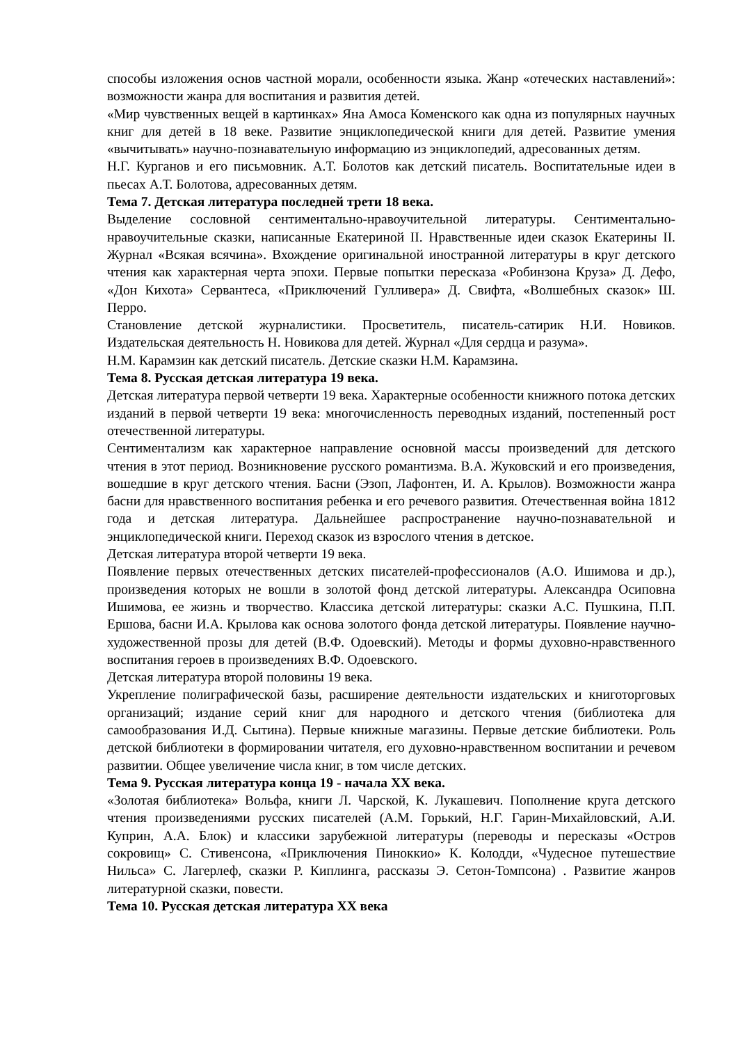способы изложения основ частной морали, особенности языка. Жанр «отеческих наставлений»: возможности жанра для воспитания и развития детей.
«Мир чувственных вещей в картинках» Яна Амоса Коменского как одна из популярных научных книг для детей в 18 веке. Развитие энциклопедической книги для детей. Развитие умения «вычитывать» научно-познавательную информацию из энциклопедий, адресованных детям.
Н.Г. Курганов и его письмовник. А.Т. Болотов как детский писатель. Воспитательные идеи в пьесах А.Т. Болотова, адресованных детям.
Тема 7. Детская литература последней трети 18 века.
Выделение сословной сентиментально-нравоучительной литературы. Сентиментально-нравоучительные сказки, написанные Екатериной II. Нравственные идеи сказок Екатерины II. Журнал «Всякая всячина». Вхождение оригинальной иностранной литературы в круг детского чтения как характерная черта эпохи. Первые попытки пересказа «Робинзона Круза» Д. Дефо, «Дон Кихота» Сервантеса, «Приключений Гулливера» Д. Свифта, «Волшебных сказок» Ш. Перро.
Становление детской журналистики. Просветитель, писатель-сатирик Н.И. Новиков. Издательская деятельность Н. Новикова для детей. Журнал «Для сердца и разума».
Н.М. Карамзин как детский писатель. Детские сказки Н.М. Карамзина.
Тема 8. Русская детская литература 19 века.
Детская литература первой четверти 19 века. Характерные особенности книжного потока детских изданий в первой четверти 19 века: многочисленность переводных изданий, постепенный рост отечественной литературы.
Сентиментализм как характерное направление основной массы произведений для детского чтения в этот период. Возникновение русского романтизма. В.А. Жуковский и его произведения, вошедшие в круг детского чтения. Басни (Эзоп, Лафонтен, И. А. Крылов). Возможности жанра басни для нравственного воспитания ребенка и его речевого развития. Отечественная война 1812 года и детская литература. Дальнейшее распространение научно-познавательной и энциклопедической книги. Переход сказок из взрослого чтения в детское.
Детская литература второй четверти 19 века.
Появление первых отечественных детских писателей-профессионалов (А.О. Ишимова и др.), произведения которых не вошли в золотой фонд детской литературы. Александра Осиповна Ишимова, ее жизнь и творчество. Классика детской литературы: сказки А.С. Пушкина, П.П. Ершова, басни И.А. Крылова как основа золотого фонда детской литературы. Появление научно-художественной прозы для детей (В.Ф. Одоевский). Методы и формы духовно-нравственного воспитания героев в произведениях В.Ф. Одоевского.
Детская литература второй половины 19 века.
Укрепление полиграфической базы, расширение деятельности издательских и книготорговых организаций; издание серий книг для народного и детского чтения (библиотека для самообразования И.Д. Сытина). Первые книжные магазины. Первые детские библиотеки. Роль детской библиотеки в формировании читателя, его духовно-нравственном воспитании и речевом развитии. Общее увеличение числа книг, в том числе детских.
Тема 9. Русская литература конца 19 - начала XX века.
«Золотая библиотека» Вольфа, книги Л. Чарской, К. Лукашевич. Пополнение круга детского чтения произведениями русских писателей (А.М. Горький, Н.Г. Гарин-Михайловский, А.И. Куприн, А.А. Блок) и классики зарубежной литературы (переводы и пересказы «Остров сокровищ» С. Стивенсона, «Приключения Пиноккио» К. Колодди, «Чудесное путешествие Нильса» С. Лагерлеф, сказки Р. Киплинга, рассказы Э. Сетон-Томпсона) . Развитие жанров литературной сказки, повести.
Тема 10. Русская детская литература XX века